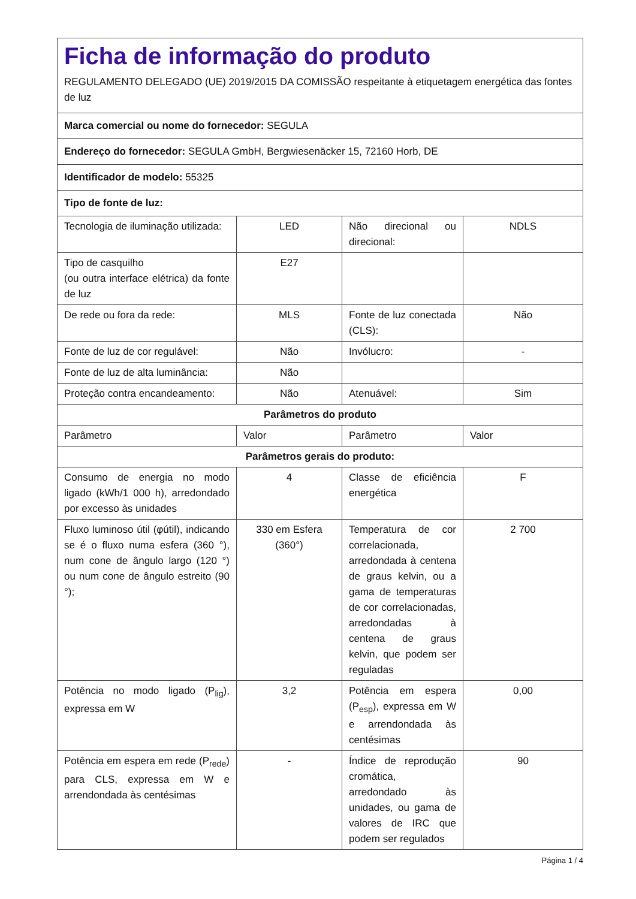| Ficha de informação do produto REGULAMENTO DELEGADO (UE) 2019/2015 DA COMISSÃO respeitante à etiquetagem energética das fontes de luz | | | |
| Marca comercial ou nome do fornecedor: SEGULA | | | |
| Endereço do fornecedor: SEGULA GmbH, Bergwiesenäcker 15, 72160 Horb, DE | | | |
| Identificador de modelo: 55325 | | | |
| Tipo de fonte de luz: | | | |
| Tecnologia de iluminação utilizada: | LED | Não direcional ou direcional: | NDLS |
| Tipo de casquilho (ou outra interface elétrica) da fonte de luz | E27 | | |
| De rede ou fora da rede: | MLS | Fonte de luz conectada (CLS): | Não |
| Fonte de luz de cor regulável: | Não | Invólucro: | - |
| Fonte de luz de alta luminância: | Não | | |
| Proteção contra encandeamento: | Não | Atenuável: | Sim |
| Parâmetros do produto | | | |
| Parâmetro | Valor | Parâmetro | Valor |
| Parâmetros gerais do produto: | | | |
| Consumo de energia no modo ligado (kWh/1 000 h), arredondado por excesso às unidades | 4 | Classe de eficiência energética | F |
| Fluxo luminoso útil (φútil), indicando se é o fluxo numa esfera (360 °), num cone de ângulo largo (120 °) ou num cone de ângulo estreito (90 °); | 330 em Esfera (360°) | Temperatura de cor correlacionada, arredondada à centena de graus kelvin, ou a gama de temperaturas de cor correlacionadas, arredondadas à centena de graus kelvin, que podem ser reguladas | 2 700 |
| Potência no modo ligado (P<sub>lig</sub>), expressa em W | 3,2 | Potência em espera (P<sub>esp</sub>), expressa em W e arrendondada às centésimas | 0,00 |
| Potência em espera em rede (P<sub>rede</sub>) para CLS, expressa em W e arrendondada às centésimas | - | Índice de reprodução cromática, arredondado às unidades, ou gama de valores de IRC que podem ser regulados | 90 |
Página 1 / 4